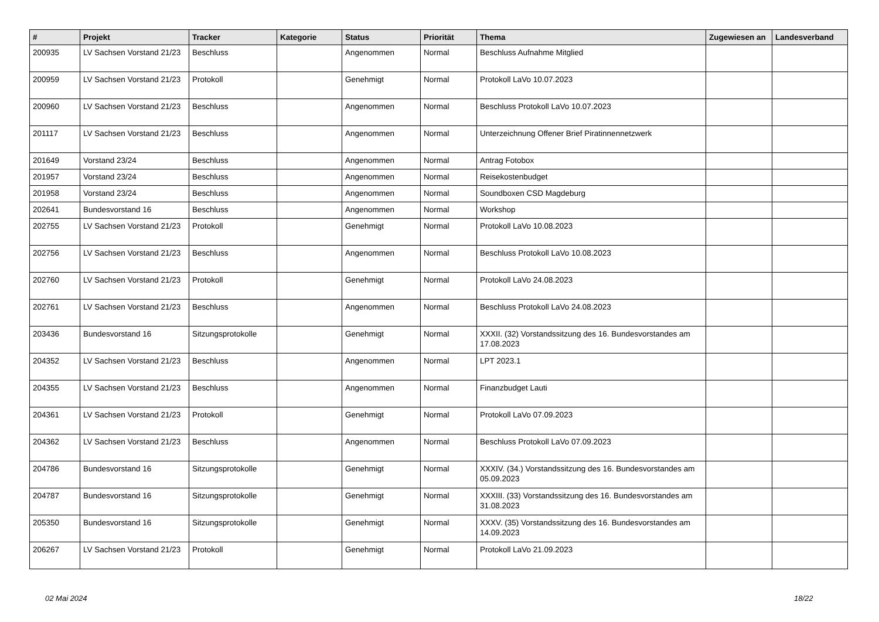| # | Projekt | Tracker | Kategorie | Status | Priorität | Thema | Zugewiesen an | Landesverband |
| --- | --- | --- | --- | --- | --- | --- | --- | --- |
| 200935 | LV Sachsen Vorstand 21/23 | Beschluss | | Angenommen | Normal | Beschluss Aufnahme Mitglied | | |
| 200959 | LV Sachsen Vorstand 21/23 | Protokoll | | Genehmigt | Normal | Protokoll LaVo 10.07.2023 | | |
| 200960 | LV Sachsen Vorstand 21/23 | Beschluss | | Angenommen | Normal | Beschluss Protokoll LaVo 10.07.2023 | | |
| 201117 | LV Sachsen Vorstand 21/23 | Beschluss | | Angenommen | Normal | Unterzeichnung Offener Brief Piratinnennetzwerk | | |
| 201649 | Vorstand 23/24 | Beschluss | | Angenommen | Normal | Antrag Fotobox | | |
| 201957 | Vorstand 23/24 | Beschluss | | Angenommen | Normal | Reisekostenbudget | | |
| 201958 | Vorstand 23/24 | Beschluss | | Angenommen | Normal | Soundboxen CSD Magdeburg | | |
| 202641 | Bundesvorstand 16 | Beschluss | | Angenommen | Normal | Workshop | | |
| 202755 | LV Sachsen Vorstand 21/23 | Protokoll | | Genehmigt | Normal | Protokoll LaVo 10.08.2023 | | |
| 202756 | LV Sachsen Vorstand 21/23 | Beschluss | | Angenommen | Normal | Beschluss Protokoll LaVo 10.08.2023 | | |
| 202760 | LV Sachsen Vorstand 21/23 | Protokoll | | Genehmigt | Normal | Protokoll LaVo 24.08.2023 | | |
| 202761 | LV Sachsen Vorstand 21/23 | Beschluss | | Angenommen | Normal | Beschluss Protokoll LaVo 24.08.2023 | | |
| 203436 | Bundesvorstand 16 | Sitzungsprotokolle | | Genehmigt | Normal | XXXII. (32) Vorstandssitzung des 16. Bundesvorstandes am 17.08.2023 | | |
| 204352 | LV Sachsen Vorstand 21/23 | Beschluss | | Angenommen | Normal | LPT 2023.1 | | |
| 204355 | LV Sachsen Vorstand 21/23 | Beschluss | | Angenommen | Normal | Finanzbudget Lauti | | |
| 204361 | LV Sachsen Vorstand 21/23 | Protokoll | | Genehmigt | Normal | Protokoll LaVo 07.09.2023 | | |
| 204362 | LV Sachsen Vorstand 21/23 | Beschluss | | Angenommen | Normal | Beschluss Protokoll LaVo 07.09.2023 | | |
| 204786 | Bundesvorstand 16 | Sitzungsprotokolle | | Genehmigt | Normal | XXXIV. (34.) Vorstandssitzung des 16. Bundesvorstandes am 05.09.2023 | | |
| 204787 | Bundesvorstand 16 | Sitzungsprotokolle | | Genehmigt | Normal | XXXIII. (33) Vorstandssitzung des 16. Bundesvorstandes am 31.08.2023 | | |
| 205350 | Bundesvorstand 16 | Sitzungsprotokolle | | Genehmigt | Normal | XXXV. (35) Vorstandssitzung des 16. Bundesvorstandes am 14.09.2023 | | |
| 206267 | LV Sachsen Vorstand 21/23 | Protokoll | | Genehmigt | Normal | Protokoll LaVo 21.09.2023 | | |
02 Mai 2024 18/22